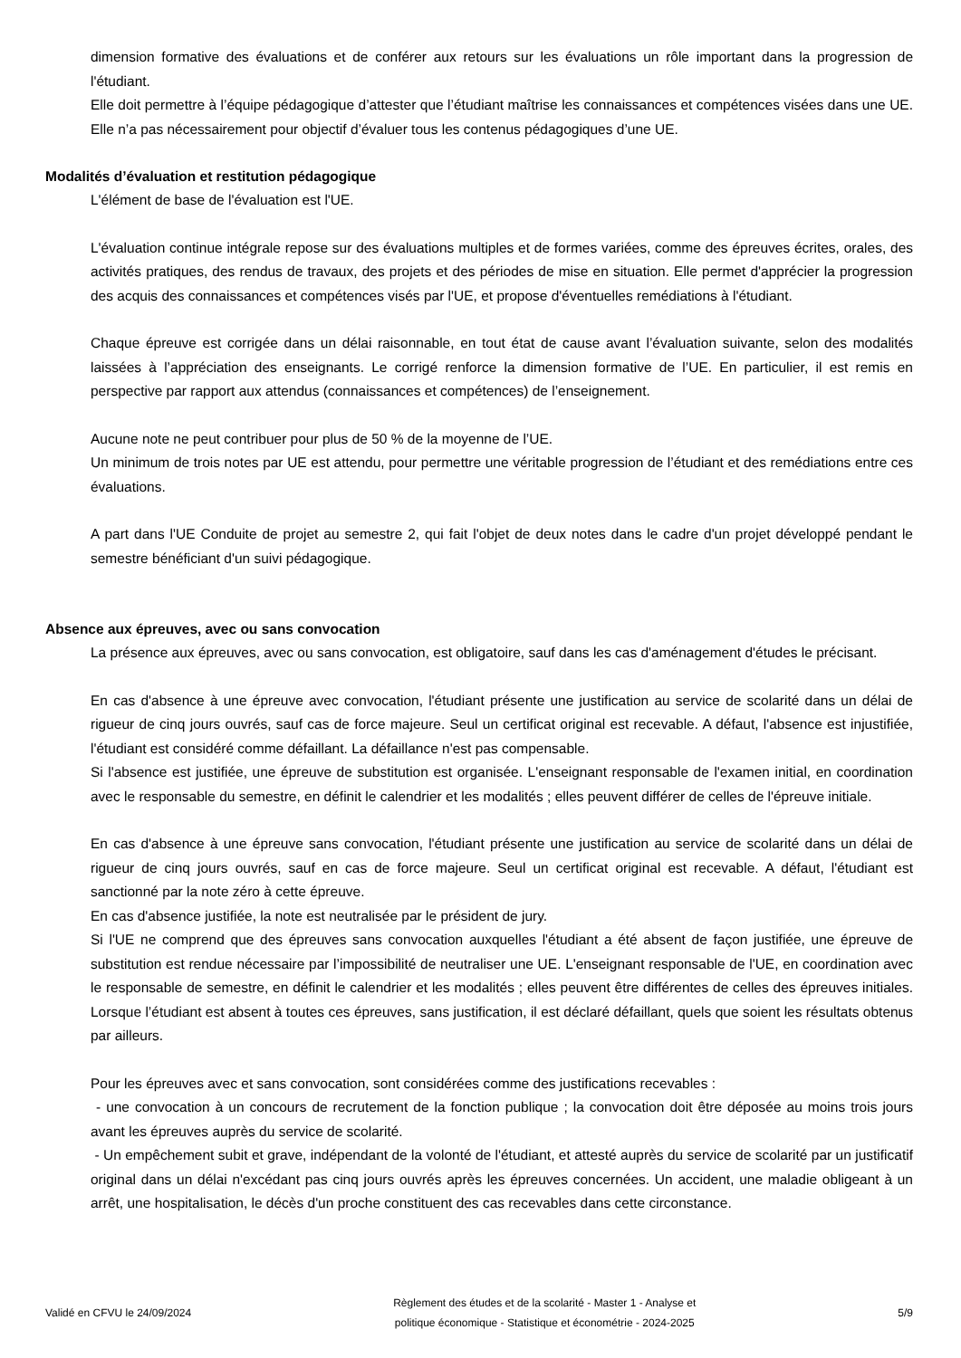dimension formative des évaluations et de conférer aux retours sur les évaluations un rôle important dans la progression de l'étudiant.
Elle doit permettre à l’équipe pédagogique d’attester que l’étudiant maîtrise les connaissances et compétences visées dans une UE. Elle n’a pas nécessairement pour objectif d’évaluer tous les contenus pédagogiques d’une UE.
Modalités d’évaluation et restitution pédagogique
L'élément de base de l'évaluation est l'UE.
L'évaluation continue intégrale repose sur des évaluations multiples et de formes variées, comme des épreuves écrites, orales, des activités pratiques, des rendus de travaux, des projets et des périodes de mise en situation. Elle permet d'apprécier la progression des acquis des connaissances et compétences visés par l'UE, et propose d'éventuelles remédiations à l'étudiant.
Chaque épreuve est corrigée dans un délai raisonnable, en tout état de cause avant l’évaluation suivante, selon des modalités laissées à l’appréciation des enseignants. Le corrigé renforce la dimension formative de l’UE. En particulier, il est remis en perspective par rapport aux attendus (connaissances et compétences) de l’enseignement.
Aucune note ne peut contribuer pour plus de 50 % de la moyenne de l’UE.
Un minimum de trois notes par UE est attendu, pour permettre une véritable progression de l’étudiant et des remédiations entre ces évaluations.
A part dans l'UE Conduite de projet au semestre 2, qui fait l'objet de deux notes dans le cadre d'un projet développé pendant le semestre bénéficiant d'un suivi pédagogique.
Absence aux épreuves, avec ou sans convocation
La présence aux épreuves, avec ou sans convocation, est obligatoire, sauf dans les cas d'aménagement d'études le précisant.
En cas d'absence à une épreuve avec convocation, l'étudiant présente une justification au service de scolarité dans un délai de rigueur de cinq jours ouvrés, sauf cas de force majeure. Seul un certificat original est recevable. A défaut, l'absence est injustifiée, l'étudiant est considéré comme défaillant. La défaillance n'est pas compensable.
Si l'absence est justifiée, une épreuve de substitution est organisée. L'enseignant responsable de l'examen initial, en coordination avec le responsable du semestre, en définit le calendrier et les modalités ; elles peuvent différer de celles de l'épreuve initiale.
En cas d'absence à une épreuve sans convocation, l'étudiant présente une justification au service de scolarité dans un délai de rigueur de cinq jours ouvrés, sauf en cas de force majeure. Seul un certificat original est recevable. A défaut, l'étudiant est sanctionné par la note zéro à cette épreuve.
En cas d'absence justifiée, la note est neutralisée par le président de jury.
Si l'UE ne comprend que des épreuves sans convocation auxquelles l'étudiant a été absent de façon justifiée, une épreuve de substitution est rendue nécessaire par l’impossibilité de neutraliser une UE. L'enseignant responsable de l'UE, en coordination avec le responsable de semestre, en définit le calendrier et les modalités ; elles peuvent être différentes de celles des épreuves initiales. Lorsque l’étudiant est absent à toutes ces épreuves, sans justification, il est déclaré défaillant, quels que soient les résultats obtenus par ailleurs.
Pour les épreuves avec et sans convocation, sont considérées comme des justifications recevables :
- une convocation à un concours de recrutement de la fonction publique ; la convocation doit être déposée au moins trois jours avant les épreuves auprès du service de scolarité.
- Un empêchement subit et grave, indépendant de la volonté de l'étudiant, et attesté auprès du service de scolarité par un justificatif original dans un délai n'excédant pas cinq jours ouvrés après les épreuves concernées. Un accident, une maladie obligeant à un arrêt, une hospitalisation, le décès d'un proche constituent des cas recevables dans cette circonstance.
Validé en CFVU le 24/09/2024
Règlement des études et de la scolarité - Master 1 - Analyse et
politique économique - Statistique et économétrie - 2024-2025
5/9